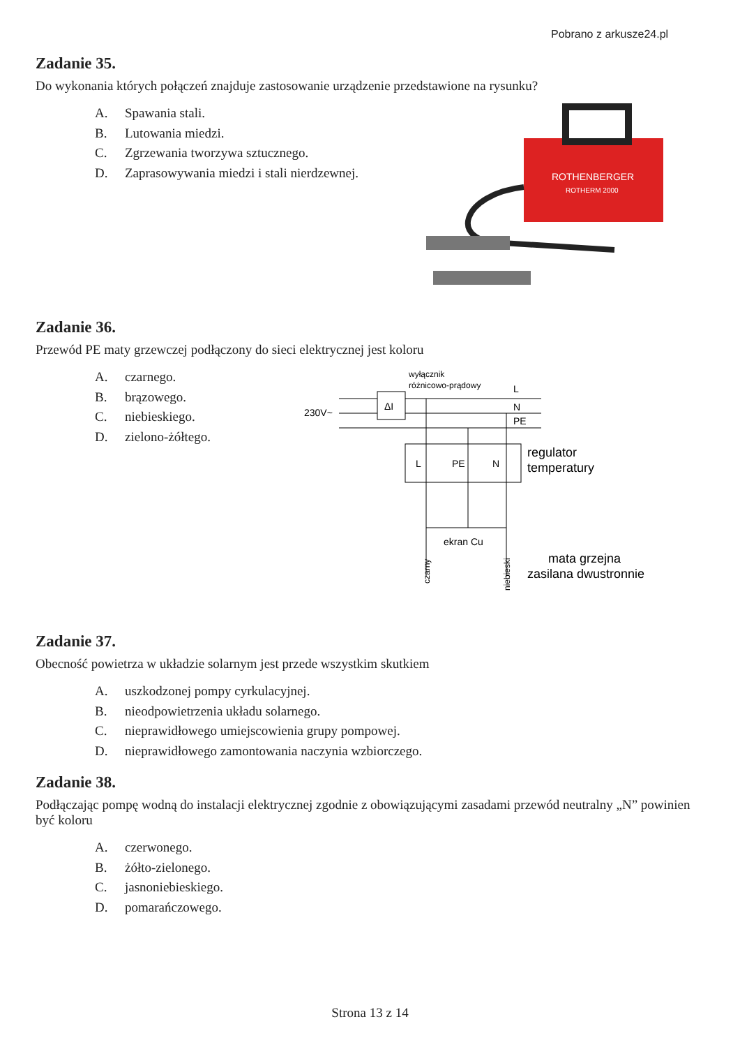Pobrano z arkusze24.pl
Zadanie 35.
Do wykonania których połączeń znajduje zastosowanie urządzenie przedstawione na rysunku?
A. Spawania stali.
B. Lutowania miedzi.
C. Zgrzewania tworzywa sztucznego.
D. Zaprasowywania miedzi i stali nierdzewnej.
ROTHENBERGER
ROTHERM 2000
Zadanie 36.
Przewód PE maty grzewczej podłączony do sieci elektrycznej jest koloru
A. czarnego.
B. brązowego.
C. niebieskiego.
D. zielono-żółtego.
wyłącznik
różnicowo-prądowy
230V~
L
N
PE
ΔI
L
PE
N
regulator
temperatury
ekran Cu
czarny
niebieski
mata grzejna
zasilana dwustronnie
Zadanie 37.
Obecność powietrza w układzie solarnym jest przede wszystkim skutkiem
A. uszkodzonej pompy cyrkulacyjnej.
B. nieodpowietrzenia układu solarnego.
C. nieprawidłowego umiejscowienia grupy pompowej.
D. nieprawidłowego zamontowania naczynia wzbiorczego.
Zadanie 38.
Podłączając pompę wodną do instalacji elektrycznej zgodnie z obowiązującymi zasadami przewód neutralny „N” powinien być koloru
A. czerwonego.
B. żółto-zielonego.
C. jasnoniebieskiego.
D. pomarańczowego.
Strona 13 z 14